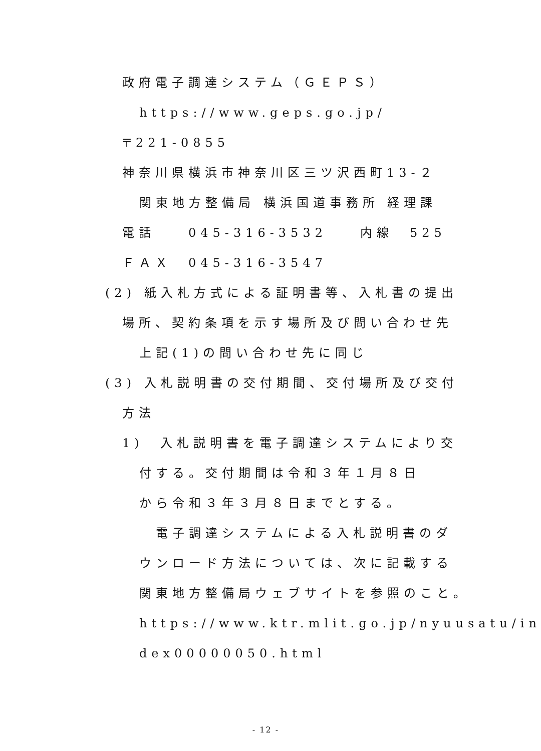政府電子調達システム（ＧＥＰＳ）
https://www.geps.go.jp/
〒221-0855
神奈川県横浜市神奈川区三ツ沢西町13-２
関東地方整備局 横浜国道事務所 経理課
電話　　045-316-3532　　内線　525
ＦＡＸ　045-316-3547
(2) 紙入札方式による証明書等、入札書の提出
場所、契約条項を示す場所及び問い合わせ先
上記(1)の問い合わせ先に同じ
(3) 入札説明書の交付期間、交付場所及び交付
方法
1)　入札説明書を電子調達システムにより交
付する。交付期間は令和３年１月８日
から令和３年３月８日までとする。
　電子調達システムによる入札説明書のダ
ウンロード方法については、次に記載する
関東地方整備局ウェブサイトを参照のこと。
https://www.ktr.mlit.go.jp/nyuusatu/in
dex00000050.html
- 12 -